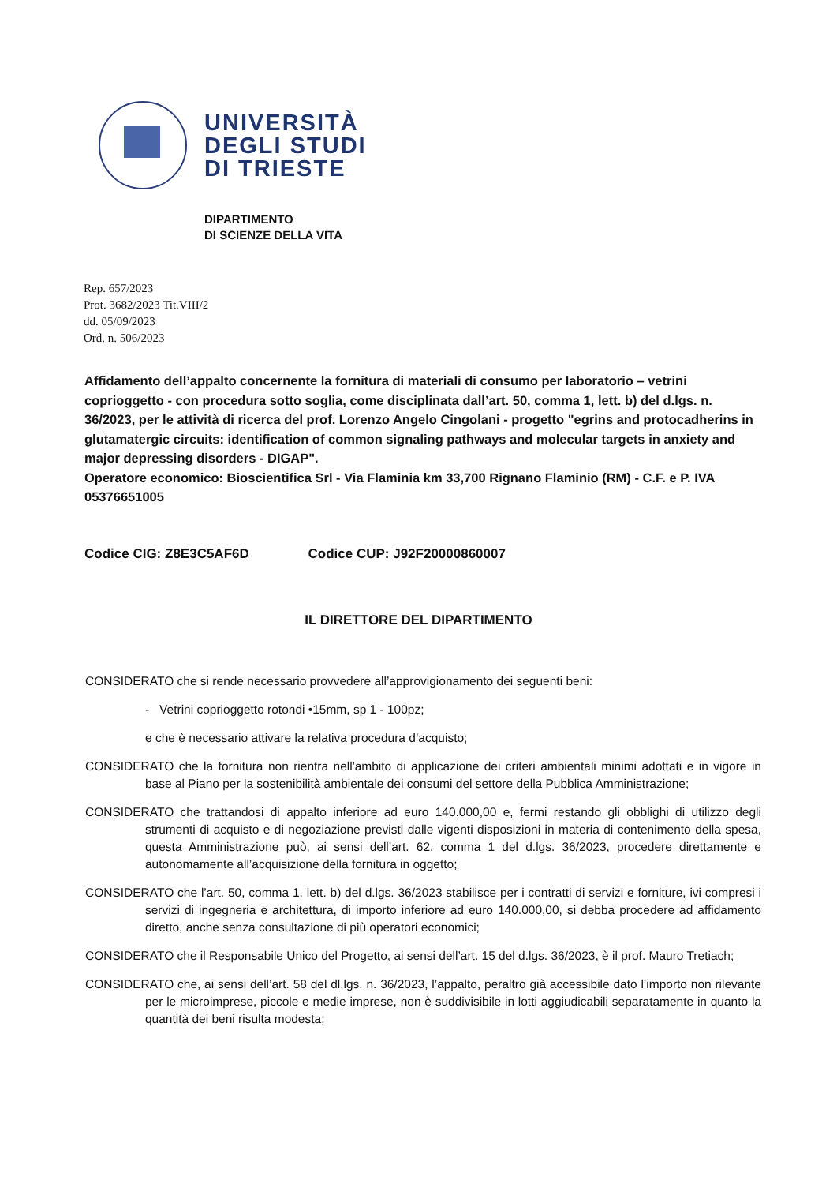UNIVERSITÀ
DEGLI STUDI
DI TRIESTE
DIPARTIMENTO
DI SCIENZE DELLA VITA
Rep. 657/2023
Prot. 3682/2023 Tit.VIII/2
dd. 05/09/2023
Ord. n. 506/2023
Affidamento dell’appalto concernente la fornitura di materiali di consumo per laboratorio – vetrini coprioggetto - con procedura sotto soglia, come disciplinata dall’art. 50, comma 1, lett. b) del d.lgs. n. 36/2023, per le attività di ricerca del prof. Lorenzo Angelo Cingolani - progetto "egrins and protocadherins in glutamatergic circuits: identification of common signaling pathways and molecular targets in anxiety and major depressing disorders - DIGAP".
Operatore economico: Bioscientifica Srl - Via Flaminia km 33,700 Rignano Flaminio (RM) - C.F. e P. IVA 05376651005
Codice CIG: Z8E3C5AF6D Codice CUP: J92F20000860007
IL DIRETTORE DEL DIPARTIMENTO
CONSIDERATO che si rende necessario provvedere all’approvigionamento dei seguenti beni:
- Vetrini coprioggetto rotondi •15mm, sp 1 - 100pz;
e che è necessario attivare la relativa procedura d’acquisto;
CONSIDERATO che la fornitura non rientra nell'ambito di applicazione dei criteri ambientali minimi adottati e in vigore in base al Piano per la sostenibilità ambientale dei consumi del settore della Pubblica Amministrazione;
CONSIDERATO che trattandosi di appalto inferiore ad euro 140.000,00 e, fermi restando gli obblighi di utilizzo degli strumenti di acquisto e di negoziazione previsti dalle vigenti disposizioni in materia di contenimento della spesa, questa Amministrazione può, ai sensi dell’art. 62, comma 1 del d.lgs. 36/2023, procedere direttamente e autonomamente all’acquisizione della fornitura in oggetto;
CONSIDERATO che l’art. 50, comma 1, lett. b) del d.lgs. 36/2023 stabilisce per i contratti di servizi e forniture, ivi compresi i servizi di ingegneria e architettura, di importo inferiore ad euro 140.000,00, si debba procedere ad affidamento diretto, anche senza consultazione di più operatori economici;
CONSIDERATO che il Responsabile Unico del Progetto, ai sensi dell’art. 15 del d.lgs. 36/2023, è il prof. Mauro Tretiach;
CONSIDERATO che, ai sensi dell’art. 58 del dl.lgs. n. 36/2023, l’appalto, peraltro già accessibile dato l’importo non rilevante per le microimprese, piccole e medie imprese, non è suddivisibile in lotti aggiudicabili separatamente in quanto la quantità dei beni risulta modesta;